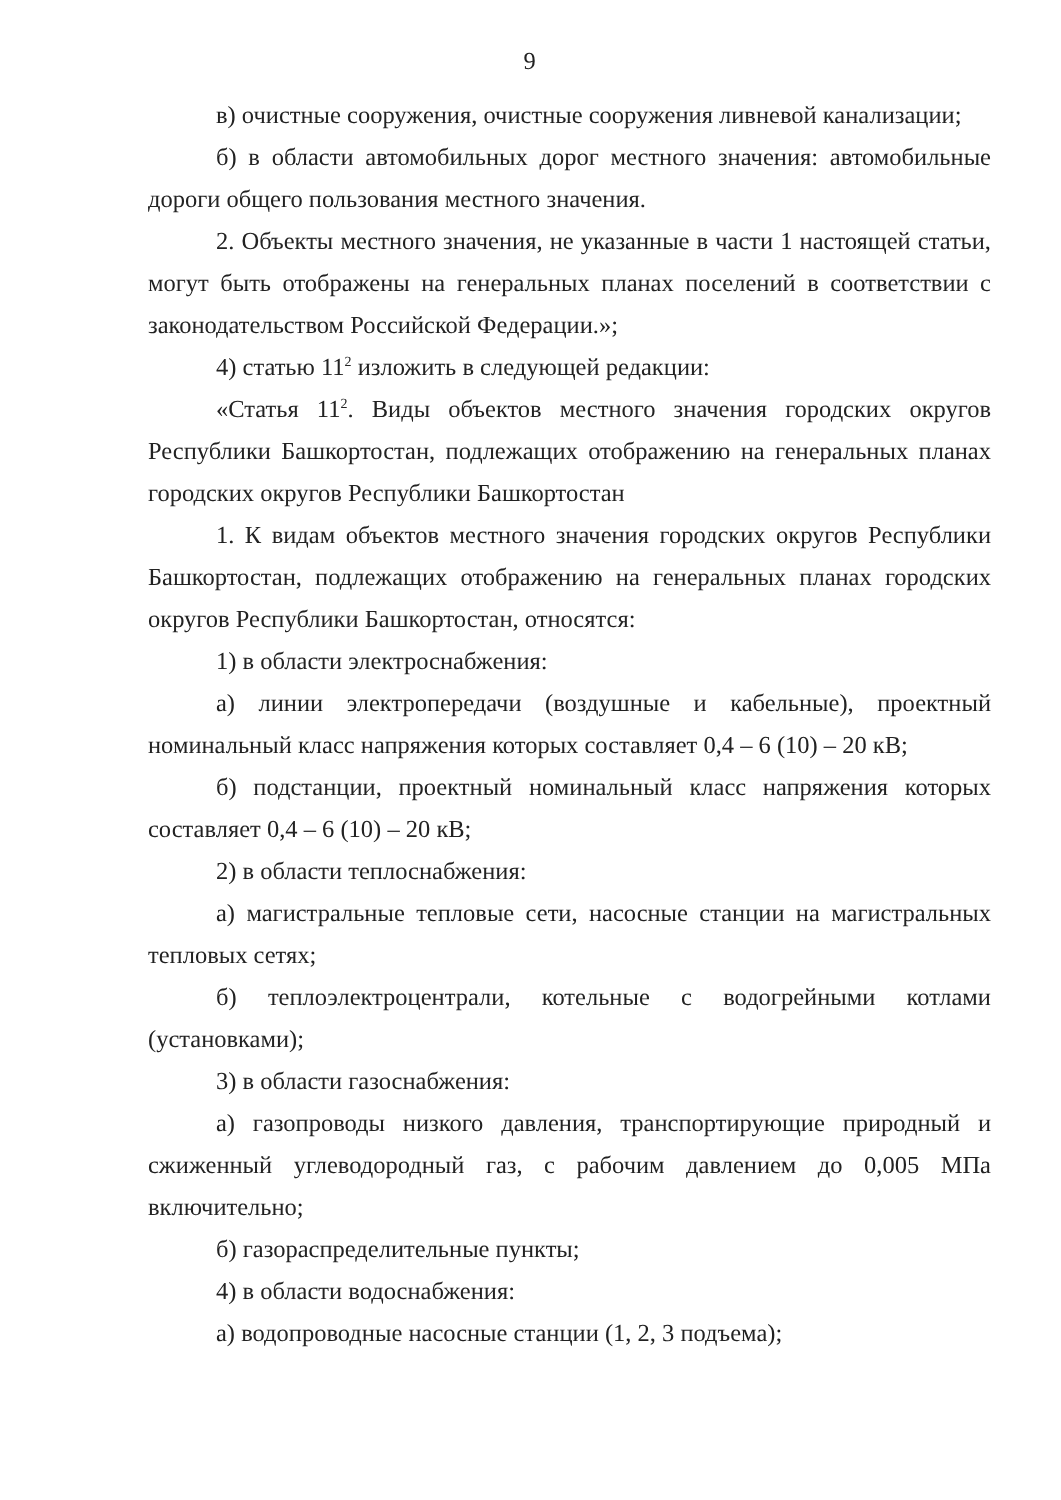9
в) очистные сооружения, очистные сооружения ливневой канализации;
б) в области автомобильных дорог местного значения: автомобильные дороги общего пользования местного значения.
2. Объекты местного значения, не указанные в части 1 настоящей статьи, могут быть отображены на генеральных планах поселений в соответствии с законодательством Российской Федерации.»;
4) статью 11<sup>2</sup> изложить в следующей редакции:
«Статья 11<sup>2</sup>. Виды объектов местного значения городских округов Республики Башкортостан, подлежащих отображению на генеральных планах городских округов Республики Башкортостан
1. К видам объектов местного значения городских округов Республики Башкортостан, подлежащих отображению на генеральных планах городских округов Республики Башкортостан, относятся:
1) в области электроснабжения:
а) линии электропередачи (воздушные и кабельные), проектный номинальный класс напряжения которых составляет 0,4 – 6 (10) – 20 кВ;
б) подстанции, проектный номинальный класс напряжения которых составляет 0,4 – 6 (10) – 20 кВ;
2) в области теплоснабжения:
а) магистральные тепловые сети, насосные станции на магистральных тепловых сетях;
б) теплоэлектроцентрали, котельные с водогрейными котлами (установками);
3) в области газоснабжения:
а) газопроводы низкого давления, транспортирующие природный и сжиженный углеводородный газ, с рабочим давлением до 0,005 МПа включительно;
б) газораспределительные пункты;
4) в области водоснабжения:
а) водопроводные насосные станции (1, 2, 3 подъема);